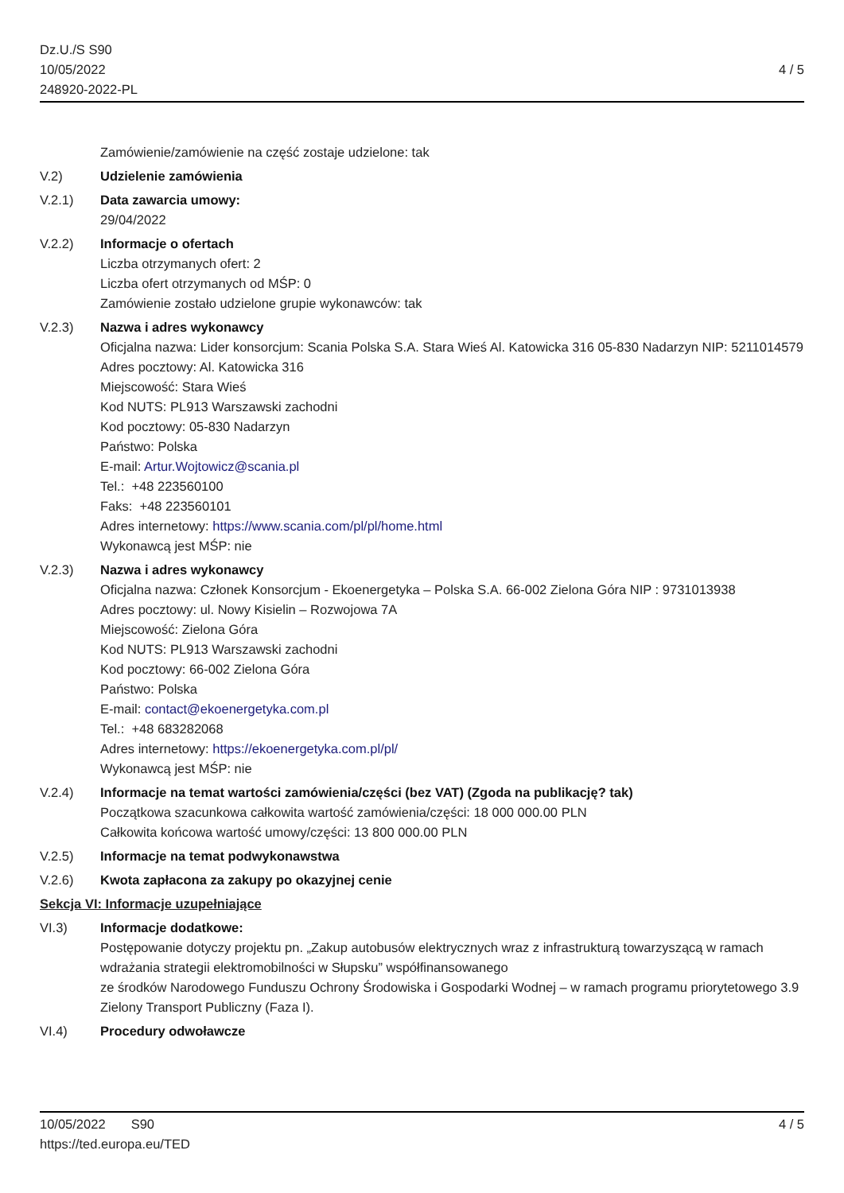Dz.U./S S90
10/05/2022
248920-2022-PL
4 / 5
Zamówienie/zamówienie na część zostaje udzielone: tak
V.2) Udzielenie zamówienia
V.2.1) Data zawarcia umowy:
29/04/2022
V.2.2) Informacje o ofertach
Liczba otrzymanych ofert: 2
Liczba ofert otrzymanych od MŚP: 0
Zamówienie zostało udzielone grupie wykonawców: tak
V.2.3) Nazwa i adres wykonawcy
Oficjalna nazwa: Lider konsorcjum: Scania Polska S.A. Stara Wieś Al. Katowicka 316 05-830 Nadarzyn NIP: 5211014579
Adres pocztowy: Al. Katowicka 316
Miejscowość: Stara Wieś
Kod NUTS: PL913 Warszawski zachodni
Kod pocztowy: 05-830 Nadarzyn
Państwo: Polska
E-mail: Artur.Wojtowicz@scania.pl
Tel.: +48 223560100
Faks: +48 223560101
Adres internetowy: https://www.scania.com/pl/pl/home.html
Wykonawcą jest MŚP: nie
V.2.3) Nazwa i adres wykonawcy
Oficjalna nazwa: Członek Konsorcjum - Ekoenergetyka – Polska S.A. 66-002 Zielona Góra NIP : 9731013938
Adres pocztowy: ul. Nowy Kisielin – Rozwojowa 7A
Miejscowość: Zielona Góra
Kod NUTS: PL913 Warszawski zachodni
Kod pocztowy: 66-002 Zielona Góra
Państwo: Polska
E-mail: contact@ekoenergetyka.com.pl
Tel.: +48 683282068
Adres internetowy: https://ekoenergetyka.com.pl/pl/
Wykonawcą jest MŚP: nie
V.2.4) Informacje na temat wartości zamówienia/części (bez VAT) (Zgoda na publikację? tak)
Początkowa szacunkowa całkowita wartość zamówienia/części: 18 000 000.00 PLN
Całkowita końcowa wartość umowy/części: 13 800 000.00 PLN
V.2.5) Informacje na temat podwykonawstwa
V.2.6) Kwota zapłacona za zakupy po okazyjnej cenie
Sekcja VI: Informacje uzupełniające
VI.3) Informacje dodatkowe:
Postępowanie dotyczy projektu pn. „Zakup autobusów elektrycznych wraz z infrastrukturą towarzyszącą w ramach wdrażania strategii elektromobilności w Słupsku” współfinansowanego
ze środków Narodowego Funduszu Ochrony Środowiska i Gospodarki Wodnej – w ramach programu priorytetowego 3.9 Zielony Transport Publiczny (Faza I).
VI.4) Procedury odwoławcze
10/05/2022 S90
https://ted.europa.eu/TED
4 / 5